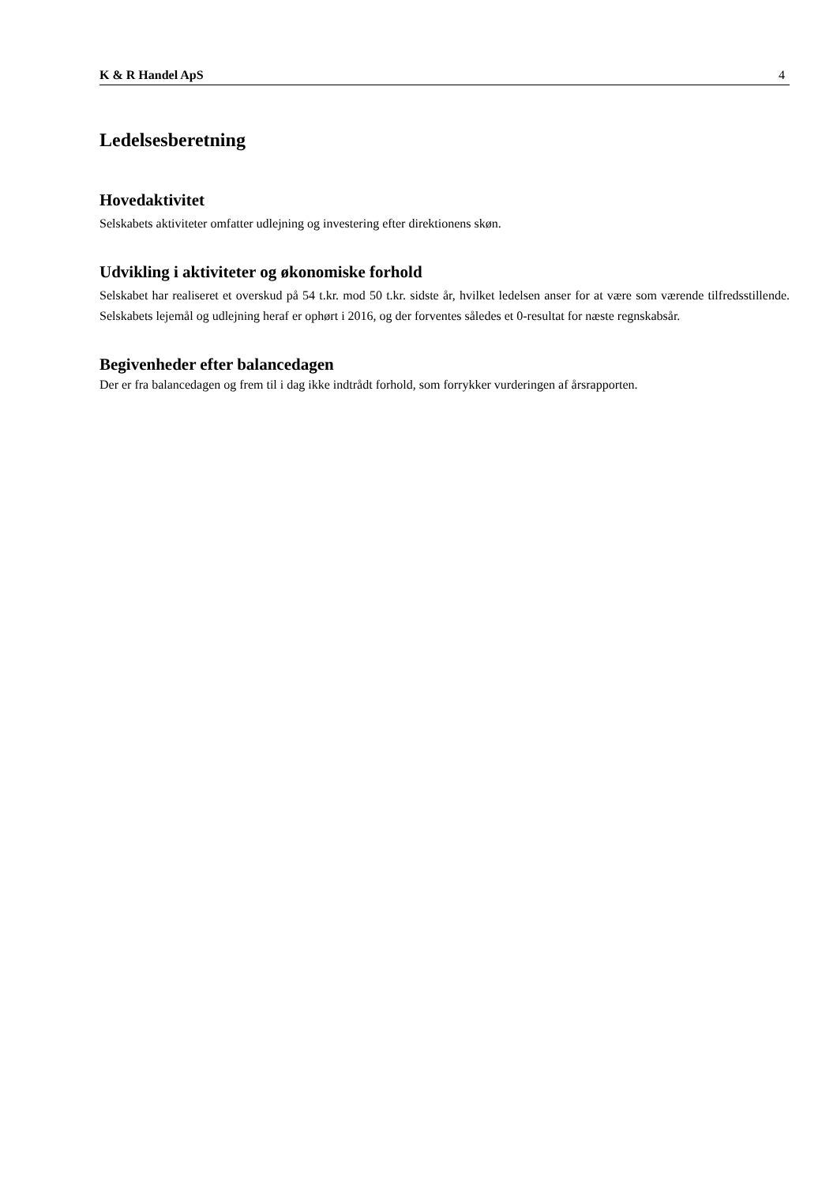K & R Handel ApS 4
Ledelsesberetning
Hovedaktivitet
Selskabets aktiviteter omfatter udlejning og investering efter direktionens skøn.
Udvikling i aktiviteter og økonomiske forhold
Selskabet har realiseret et overskud på 54 t.kr. mod 50 t.kr. sidste år, hvilket ledelsen anser for at være som værende tilfredsstillende. Selskabets lejemål og udlejning heraf er ophørt i 2016, og der forventes således et 0-resultat for næste regnskabsår.
Begivenheder efter balancedagen
Der er fra balancedagen og frem til i dag ikke indtrådt forhold, som forrykker vurderingen af årsrapporten.